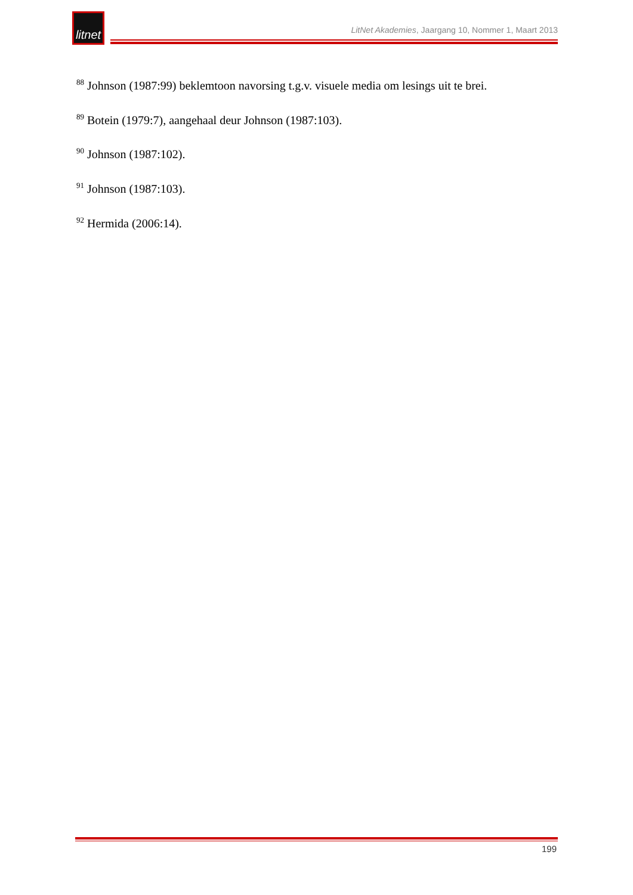litnet
LitNet Akademies, Jaargang 10, Nommer 1, Maart 2013
<sup>88</sup> Johnson (1987:99) beklemtoon navorsing t.g.v. visuele media om lesings uit te brei.
<sup>89</sup> Botein (1979:7), aangehaal deur Johnson (1987:103).
<sup>90</sup> Johnson (1987:102).
<sup>91</sup> Johnson (1987:103).
<sup>92</sup> Hermida (2006:14).
199